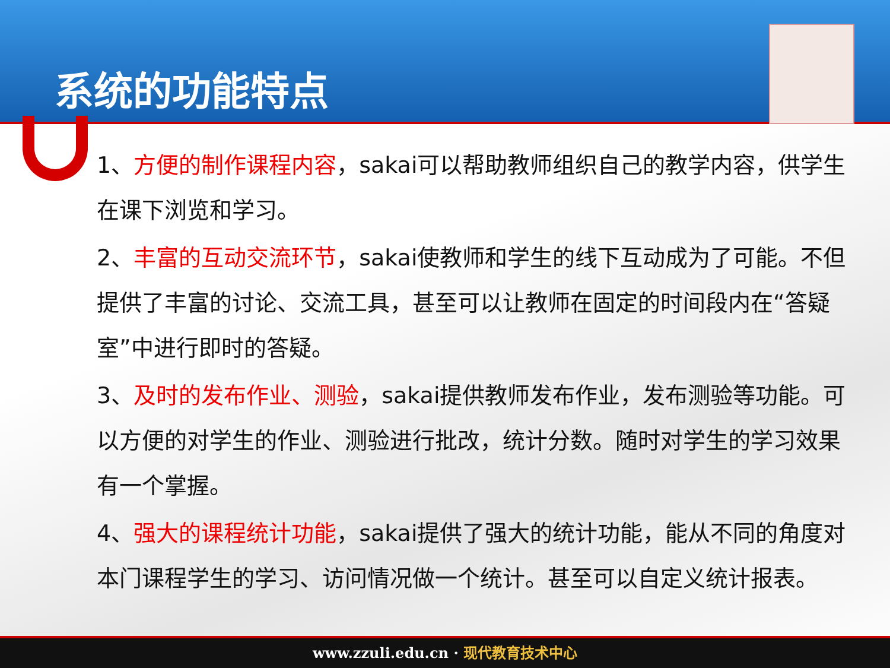系统的功能特点
1、方便的制作课程内容，sakai可以帮助教师组织自己的教学内容，供学生在课下浏览和学习。
2、丰富的互动交流环节，sakai使教师和学生的线下互动成为了可能。不但提供了丰富的讨论、交流工具，甚至可以让教师在固定的时间段内在“答疑室”中进行即时的答疑。
3、及时的发布作业、测验，sakai提供教师发布作业，发布测验等功能。可以方便的对学生的作业、测验进行批改，统计分数。随时对学生的学习效果有一个掌握。
4、强大的课程统计功能，sakai提供了强大的统计功能，能从不同的角度对本门课程学生的学习、访问情况做一个统计。甚至可以自定义统计报表。
www.zzuli.edu.cn · 现代教育技术中心